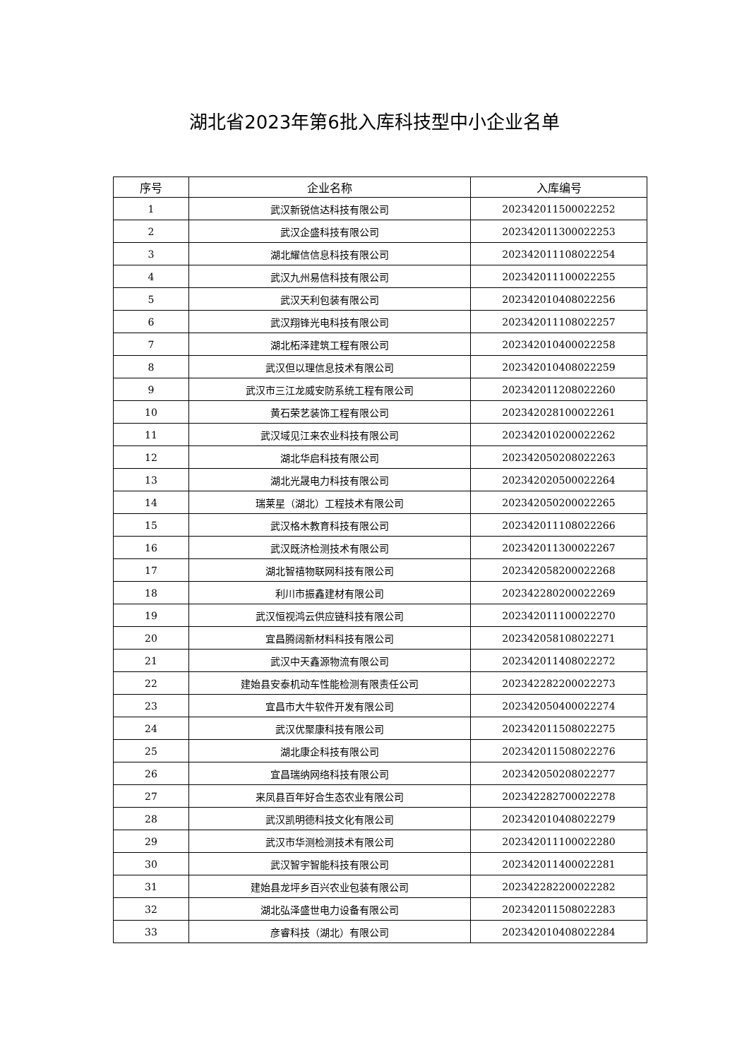湖北省2023年第6批入库科技型中小企业名单
| 序号 | 企业名称 | 入库编号 |
| --- | --- | --- |
| 1 | 武汉新锐信达科技有限公司 | 202342011500022252 |
| 2 | 武汉企盛科技有限公司 | 202342011300022253 |
| 3 | 湖北耀信信息科技有限公司 | 202342011108022254 |
| 4 | 武汉九州易信科技有限公司 | 202342011100022255 |
| 5 | 武汉天利包装有限公司 | 202342010408022256 |
| 6 | 武汉翔锋光电科技有限公司 | 202342011108022257 |
| 7 | 湖北柘泽建筑工程有限公司 | 202342010400022258 |
| 8 | 武汉但以理信息技术有限公司 | 202342010408022259 |
| 9 | 武汉市三江龙威安防系统工程有限公司 | 202342011208022260 |
| 10 | 黄石荣艺装饰工程有限公司 | 202342028100022261 |
| 11 | 武汉域见江来农业科技有限公司 | 202342010200022262 |
| 12 | 湖北华启科技有限公司 | 202342050208022263 |
| 13 | 湖北光晟电力科技有限公司 | 202342020500022264 |
| 14 | 瑞莱星（湖北）工程技术有限公司 | 202342050200022265 |
| 15 | 武汉格木教育科技有限公司 | 202342011108022266 |
| 16 | 武汉既济检测技术有限公司 | 202342011300022267 |
| 17 | 湖北智禧物联网科技有限公司 | 202342058200022268 |
| 18 | 利川市振鑫建材有限公司 | 202342280200022269 |
| 19 | 武汉恒视鸿云供应链科技有限公司 | 202342011100022270 |
| 20 | 宜昌腾阔新材料科技有限公司 | 202342058108022271 |
| 21 | 武汉中天鑫源物流有限公司 | 202342011408022272 |
| 22 | 建始县安泰机动车性能检测有限责任公司 | 202342282200022273 |
| 23 | 宜昌市大牛软件开发有限公司 | 202342050400022274 |
| 24 | 武汉优聚康科技有限公司 | 202342011508022275 |
| 25 | 湖北康企科技有限公司 | 202342011508022276 |
| 26 | 宜昌瑞纳网络科技有限公司 | 202342050208022277 |
| 27 | 来凤县百年好合生态农业有限公司 | 202342282700022278 |
| 28 | 武汉凯明德科技文化有限公司 | 202342010408022279 |
| 29 | 武汉市华测检测技术有限公司 | 202342011100022280 |
| 30 | 武汉智宇智能科技有限公司 | 202342011400022281 |
| 31 | 建始县龙坪乡百兴农业包装有限公司 | 202342282200022282 |
| 32 | 湖北弘泽盛世电力设备有限公司 | 202342011508022283 |
| 33 | 彦睿科技（湖北）有限公司 | 202342010408022284 |